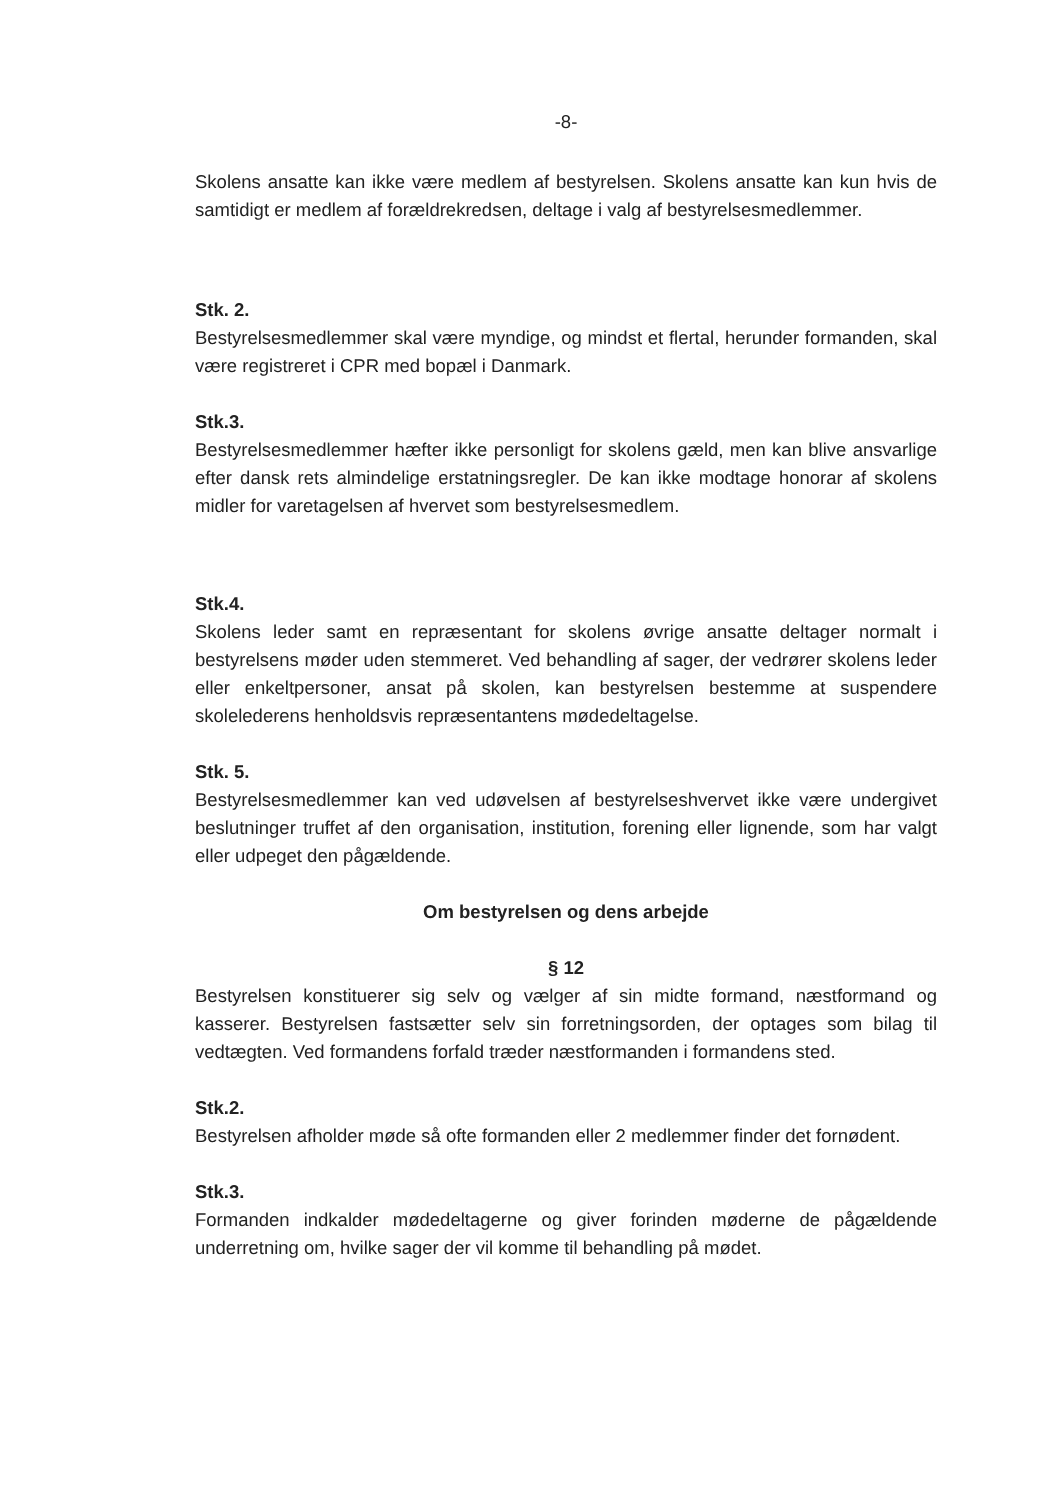-8-
Skolens ansatte kan ikke være medlem af bestyrelsen. Skolens ansatte kan kun hvis de samtidigt er medlem af forældrekredsen, deltage i valg af bestyrelsesmedlemmer.
Stk. 2.
Bestyrelsesmedlemmer skal være myndige, og mindst et flertal, herunder formanden, skal være registreret i CPR med bopæl i Danmark.
Stk.3.
Bestyrelsesmedlemmer hæfter ikke personligt for skolens gæld, men kan blive ansvarlige efter dansk rets almindelige erstatningsregler. De kan ikke modtage honorar af skolens midler for varetagelsen af hvervet som bestyrelsesmedlem.
Stk.4.
Skolens leder samt en repræsentant for skolens øvrige ansatte deltager normalt i bestyrelsens møder uden stemmeret. Ved behandling af sager, der vedrører skolens leder eller enkeltpersoner, ansat på skolen, kan bestyrelsen bestemme at suspendere skolelederens henholdsvis repræsentantens mødedeltagelse.
Stk. 5.
Bestyrelsesmedlemmer kan ved udøvelsen af bestyrelseshvervet ikke være undergivet beslutninger truffet af den organisation, institution, forening eller lignende, som har valgt eller udpeget den pågældende.
Om bestyrelsen og dens arbejde
§ 12
Bestyrelsen konstituerer sig selv og vælger af sin midte formand, næstformand og kasserer. Bestyrelsen fastsætter selv sin forretningsorden, der optages som bilag til vedtægten. Ved formandens forfald træder næstformanden i formandens sted.
Stk.2.
Bestyrelsen afholder møde så ofte formanden eller 2 medlemmer finder det fornødent.
Stk.3.
Formanden indkalder mødedeltagerne og giver forinden møderne de pågældende underretning om, hvilke sager der vil komme til behandling på mødet.